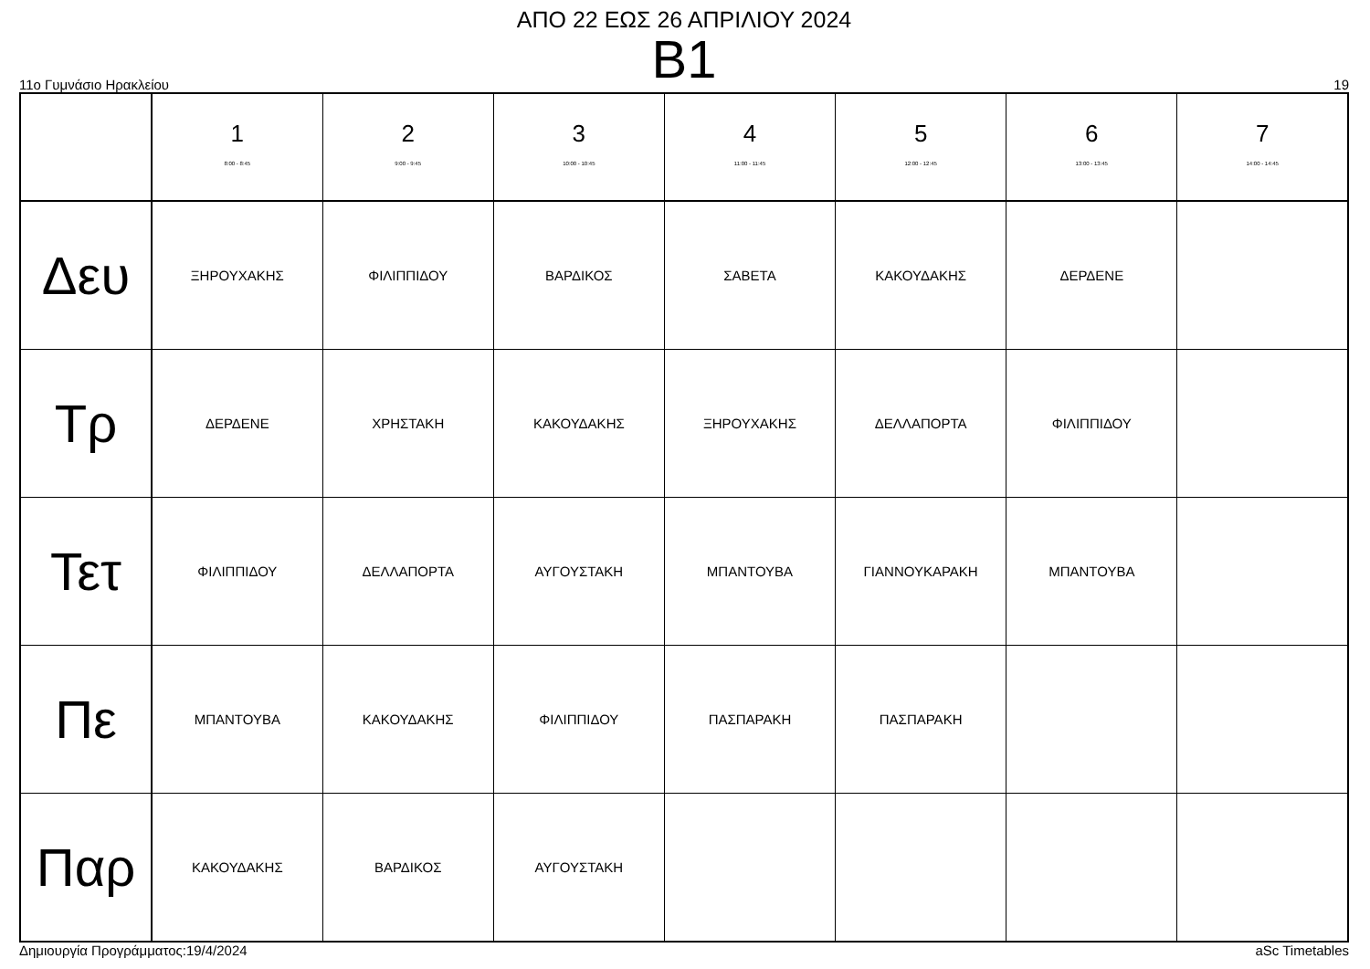ΑΠΟ 22 ΕΩΣ 26 ΑΠΡΙΛΙΟΥ 2024
B1
11ο Γυμνάσιο Ηρακλείου 19
| | 1 8:00 - 8:45 | 2 9:00 - 9:45 | 3 10:00 - 10:45 | 4 11:00 - 11:45 | 5 12:00 - 12:45 | 6 13:00 - 13:45 | 7 14:00 - 14:45 |
| --- | --- | --- | --- | --- | --- | --- | --- |
| Δευ | ΞΗΡΟΥΧΑΚΗΣ | ΦΙΛΙΠΠΙΔΟΥ | ΒΑΡΔΙΚΟΣ | ΣΑΒΕΤΑ | ΚΑΚΟΥΔΑΚΗΣ | ΔΕΡΔΕΝΕ | |
| Τρ | ΔΕΡΔΕΝΕ | ΧΡΗΣΤΑΚΗ | ΚΑΚΟΥΔΑΚΗΣ | ΞΗΡΟΥΧΑΚΗΣ | ΔΕΛΛΑΠΟΡΤΑ | ΦΙΛΙΠΠΙΔΟΥ | |
| Τετ | ΦΙΛΙΠΠΙΔΟΥ | ΔΕΛΛΑΠΟΡΤΑ | ΑΥΓΟΥΣΤΑΚΗ | ΜΠΑΝΤΟΥΒΑ | ΓΙΑΝΝΟΥΚΑΡΑΚΗ | ΜΠΑΝΤΟΥΒΑ | |
| Πε | ΜΠΑΝΤΟΥΒΑ | ΚΑΚΟΥΔΑΚΗΣ | ΦΙΛΙΠΠΙΔΟΥ | ΠΑΣΠΑΡΑΚΗ | ΠΑΣΠΑΡΑΚΗ | | |
| Παρ | ΚΑΚΟΥΔΑΚΗΣ | ΒΑΡΔΙΚΟΣ | ΑΥΓΟΥΣΤΑΚΗ | | | | |
Δημιουργία Προγράμματος:19/4/2024 aSc Timetables